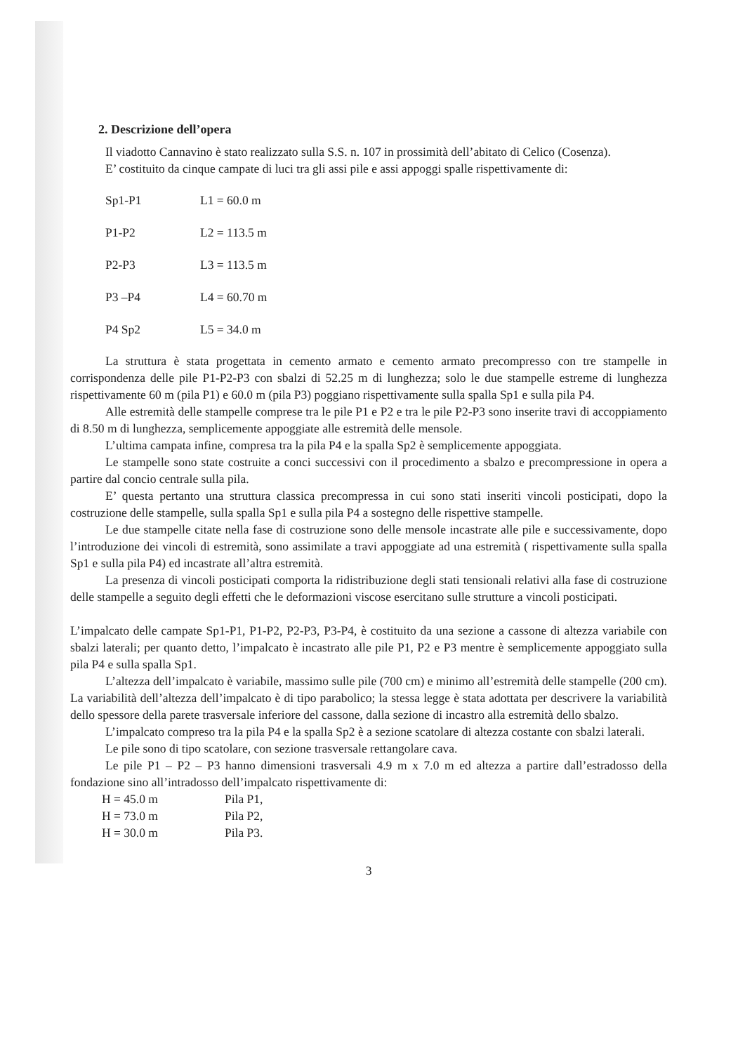2. Descrizione dell’opera
Il viadotto Cannavino è stato realizzato sulla S.S. n. 107 in prossimità dell’abitato di Celico (Cosenza).
E’ costituito da cinque campate di luci tra gli assi pile e assi appoggi spalle rispettivamente di:
| Sp1-P1 | L1 = 60.0 m |
| P1-P2 | L2 = 113.5 m |
| P2-P3 | L3 = 113.5 m |
| P3 –P4 | L4 = 60.70 m |
| P4 Sp2 | L5 = 34.0 m |
La struttura è stata progettata in cemento armato e cemento armato precompresso con tre stampelle in corrispondenza delle pile P1-P2-P3 con sbalzi di 52.25 m di lunghezza; solo le due stampelle estreme di lunghezza rispettivamente 60 m (pila P1) e 60.0 m (pila P3) poggiano rispettivamente sulla spalla Sp1 e sulla pila P4.
Alle estremità delle stampelle comprese tra le pile P1 e P2 e tra le pile P2-P3 sono inserite travi di accoppiamento di 8.50 m di lunghezza, semplicemente appoggiate alle estremità delle mensole.
L’ultima campata infine, compresa tra la pila P4 e la spalla Sp2 è semplicemente appoggiata.
Le stampelle sono state costruite a conci successivi con il procedimento a sbalzo e precompressione in opera a partire dal concio centrale sulla pila.
E’ questa pertanto una struttura classica precompressa in cui sono stati inseriti vincoli posticipati, dopo la costruzione delle stampelle, sulla spalla Sp1 e sulla pila P4 a sostegno delle rispettive stampelle.
Le due stampelle citate nella fase di costruzione sono delle mensole incastrate alle pile e successivamente, dopo l’introduzione dei vincoli di estremità, sono assimilate a travi appoggiate ad una estremità ( rispettivamente sulla spalla Sp1 e sulla pila P4) ed incastrate all’altra estremità.
La presenza di vincoli posticipati comporta la ridistribuzione degli stati tensionali relativi alla fase di costruzione delle stampelle a seguito degli effetti che le deformazioni viscose esercitano sulle strutture a vincoli posticipati.
L’impalcato delle campate Sp1-P1, P1-P2, P2-P3, P3-P4, è costituito da una sezione a cassone di altezza variabile con sbalzi laterali; per quanto detto, l’impalcato è incastrato alle pile P1, P2 e P3 mentre è semplicemente appoggiato sulla pila P4 e sulla spalla Sp1.
L’altezza dell’impalcato è variabile, massimo sulle pile (700 cm) e minimo all’estremità delle stampelle (200 cm). La variabilità dell’altezza dell’impalcato è di tipo parabolico; la stessa legge è stata adottata per descrivere la variabilità dello spessore della parete trasversale inferiore del cassone, dalla sezione di incastro alla estremità dello sbalzo.
L’impalcato compreso tra la pila P4 e la spalla Sp2 è a sezione scatolare di altezza costante con sbalzi laterali.
Le pile sono di tipo scatolare, con sezione trasversale rettangolare cava.
Le pile P1 – P2 – P3 hanno dimensioni trasversali 4.9 m x 7.0 m ed altezza a partire dall’estradosso della fondazione sino all’intradosso dell’impalcato rispettivamente di:
| H = 45.0 m | Pila P1, |
| H = 73.0 m | Pila P2, |
| H = 30.0 m | Pila P3. |
3